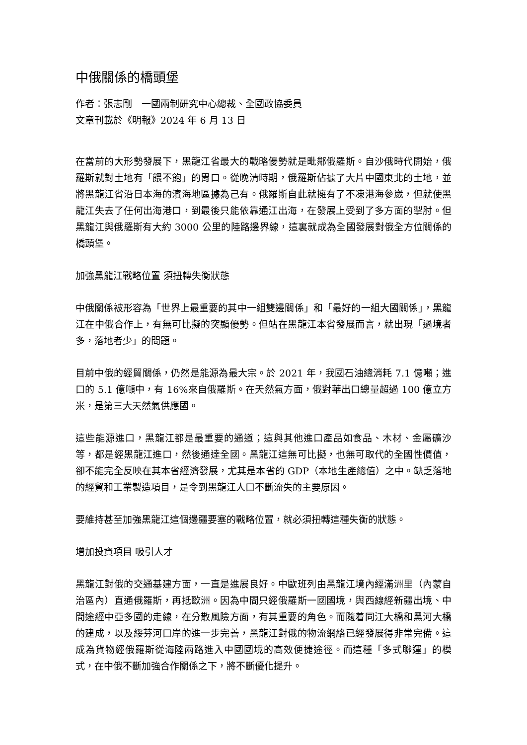中俄關係的橋頭堡
作者：張志剛　一國兩制研究中心總裁、全國政協委員
文章刊載於《明報》2024 年 6 月 13 日
在當前的大形勢發展下，黑龍江省最大的戰略優勢就是毗鄰俄羅斯。自沙俄時代開始，俄羅斯就對土地有「餵不飽」的胃口。從晚清時期，俄羅斯佔據了大片中國東北的土地，並將黑龍江省沿日本海的濱海地區據為己有。俄羅斯自此就擁有了不凍港海參崴，但就使黑龍江失去了任何出海港口，到最後只能依靠通江出海，在發展上受到了多方面的掣肘。但黑龍江與俄羅斯有大約 3000 公里的陸路邊界線，這裏就成為全國發展對俄全方位關係的橋頭堡。
加強黑龍江戰略位置 須扭轉失衡狀態
中俄關係被形容為「世界上最重要的其中一組雙邊關係」和「最好的一組大國關係」，黑龍江在中俄合作上，有無可比擬的突顯優勢。但站在黑龍江本省發展而言，就出現「過境者多，落地者少」的問題。
目前中俄的經貿關係，仍然是能源為最大宗。於 2021 年，我國石油總消耗 7.1 億噸；進口的 5.1 億噸中，有 16%來自俄羅斯。在天然氣方面，俄對華出口總量超過 100 億立方米，是第三大天然氣供應國。
這些能源進口，黑龍江都是最重要的通道；這與其他進口產品如食品、木材、金屬礦沙等，都是經黑龍江進口，然後通達全國。黑龍江這無可比擬，也無可取代的全國性價值，卻不能完全反映在其本省經濟發展，尤其是本省的 GDP（本地生產總值）之中。缺乏落地的經貿和工業製造項目，是令到黑龍江人口不斷流失的主要原因。
要維持甚至加強黑龍江這個邊疆要塞的戰略位置，就必須扭轉這種失衡的狀態。
增加投資項目 吸引人才
黑龍江對俄的交通基建方面，一直是進展良好。中歐班列由黑龍江境內經滿洲里（內蒙自治區內）直通俄羅斯，再抵歐洲。因為中間只經俄羅斯一國國境，與西線經新疆出境、中間途經中亞多國的走線，在分散風險方面，有其重要的角色。而隨着同江大橋和黑河大橋的建成，以及綏芬河口岸的進一步完善，黑龍江對俄的物流網絡已經發展得非常完備。這成為貨物經俄羅斯從海陸兩路進入中國國境的高效便捷途徑。而這種「多式聯運」的模式，在中俄不斷加強合作關係之下，將不斷優化提升。